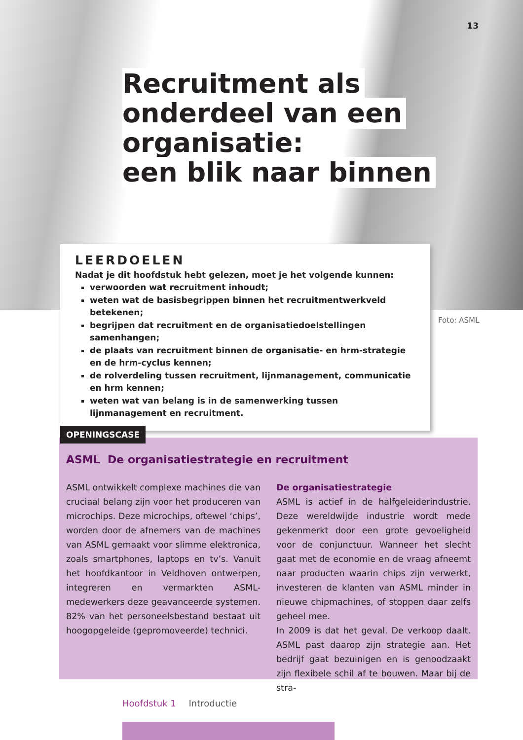13
Recruitment als
onderdeel van een
organisatie:
een blik naar binnen
LEERDOELEN
Nadat je dit hoofdstuk hebt gelezen, moet je het volgende kunnen:
verwoorden wat recruitment inhoudt;
weten wat de basisbegrippen binnen het recruitmentwerkveld betekenen;
begrijpen dat recruitment en de organisatiedoelstellingen samenhangen;
de plaats van recruitment binnen de organisatie- en hrm-strategie en de hrm-cyclus kennen;
de rolverdeling tussen recruitment, lijnmanagement, communicatie en hrm kennen;
weten wat van belang is in de samenwerking tussen lijnmanagement en recruitment.
Foto: ASML
ASML De organisatiestrategie en recruitment
ASML ontwikkelt complexe machines die van cruciaal belang zijn voor het produceren van microchips. Deze microchips, oftewel ‘chips’, worden door de afnemers van de machines van ASML gemaakt voor slimme elektronica, zoals smartphones, laptops en tv’s. Vanuit het hoofdkantoor in Veldhoven ontwerpen, integreren en vermarkten ASML-medewerkers deze geavanceerde systemen. 82% van het personeelsbestand bestaat uit hoogopgeleide (gepromoveerde) technici.
De organisatiestrategie
ASML is actief in de halfgeleiderindustrie. Deze wereldwijde industrie wordt mede gekenmerkt door een grote gevoeligheid voor de conjunctuur. Wanneer het slecht gaat met de economie en de vraag afneemt naar producten waarin chips zijn verwerkt, investeren de klanten van ASML minder in nieuwe chipmachines, of stoppen daar zelfs geheel mee.
In 2009 is dat het geval. De verkoop daalt. ASML past daarop zijn strategie aan. Het bedrijf gaat bezuinigen en is genoodzaakt zijn flexibele schil af te bouwen. Maar bij de stra-
OPENINGSCASE
Hoofdstuk 1 Introductie